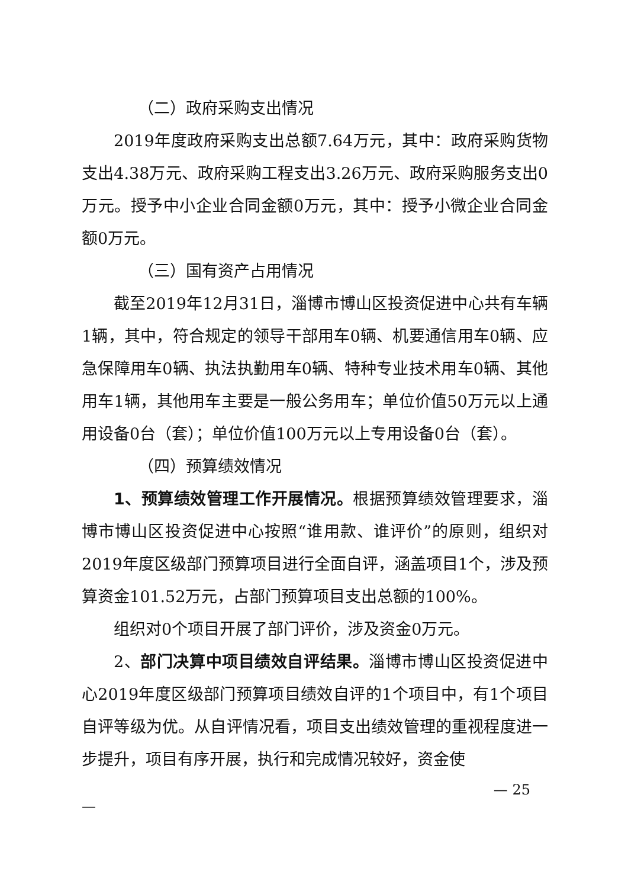（二）政府采购支出情况
2019年度政府采购支出总额7.64万元，其中：政府采购货物支出4.38万元、政府采购工程支出3.26万元、政府采购服务支出0万元。授予中小企业合同金额0万元，其中：授予小微企业合同金额0万元。
（三）国有资产占用情况
截至2019年12月31日，淄博市博山区投资促进中心共有车辆1辆，其中，符合规定的领导干部用车0辆、机要通信用车0辆、应急保障用车0辆、执法执勤用车0辆、特种专业技术用车0辆、其他用车1辆，其他用车主要是一般公务用车；单位价值50万元以上通用设备0台（套）；单位价值100万元以上专用设备0台（套）。
（四）预算绩效情况
1、预算绩效管理工作开展情况。根据预算绩效管理要求，淄博市博山区投资促进中心按照“谁用款、谁评价”的原则，组织对2019年度区级部门预算项目进行全面自评，涵盖项目1个，涉及预算资金101.52万元，占部门预算项目支出总额的100%。
组织对0个项目开展了部门评价，涉及资金0万元。
2、部门决算中项目绩效自评结果。淄博市博山区投资促进中心2019年度区级部门预算项目绩效自评的1个项目中，有1个项目自评等级为优。从自评情况看，项目支出绩效管理的重视程度进一步提升，项目有序开展，执行和完成情况较好，资金使
— 25
—